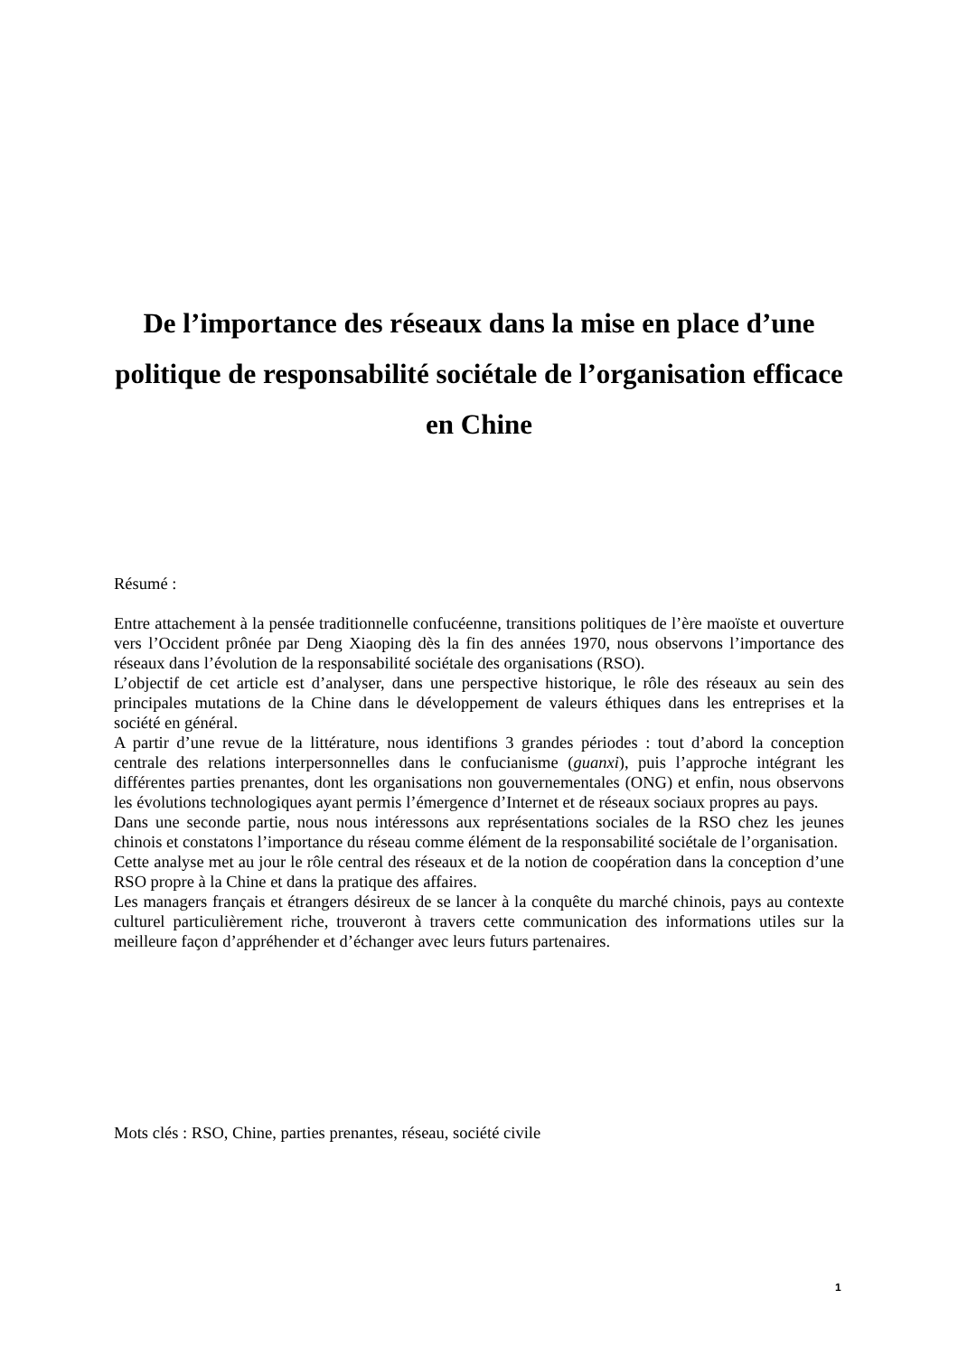De l’importance des réseaux dans la mise en place d’une politique de responsabilité sociétale de l’organisation efficace en Chine
Résumé :
Entre attachement à la pensée traditionnelle confucéenne, transitions politiques de l’ère maoïste et ouverture vers l’Occident prônée par Deng Xiaoping dès la fin des années 1970, nous observons l’importance des réseaux dans l’évolution de la responsabilité sociétale des organisations (RSO).
L’objectif de cet article est d’analyser, dans une perspective historique, le rôle des réseaux au sein des principales mutations de la Chine dans le développement de valeurs éthiques dans les entreprises et la société en général.
A partir d’une revue de la littérature, nous identifions 3 grandes périodes : tout d’abord la conception centrale des relations interpersonnelles dans le confucianisme (guanxi), puis l’approche intégrant les différentes parties prenantes, dont les organisations non gouvernementales (ONG) et enfin, nous observons les évolutions technologiques ayant permis l’émergence d’Internet et de réseaux sociaux propres au pays.
Dans une seconde partie, nous nous intéressons aux représentations sociales de la RSO chez les jeunes chinois et constatons l’importance du réseau comme élément de la responsabilité sociétale de l’organisation.
Cette analyse met au jour le rôle central des réseaux et de la notion de coopération dans la conception d’une RSO propre à la Chine et dans la pratique des affaires.
Les managers français et étrangers désireux de se lancer à la conquête du marché chinois, pays au contexte culturel particulièrement riche, trouveront à travers cette communication des informations utiles sur la meilleure façon d’appréhender et d’échanger avec leurs futurs partenaires.
Mots clés : RSO, Chine, parties prenantes, réseau, société civile
1